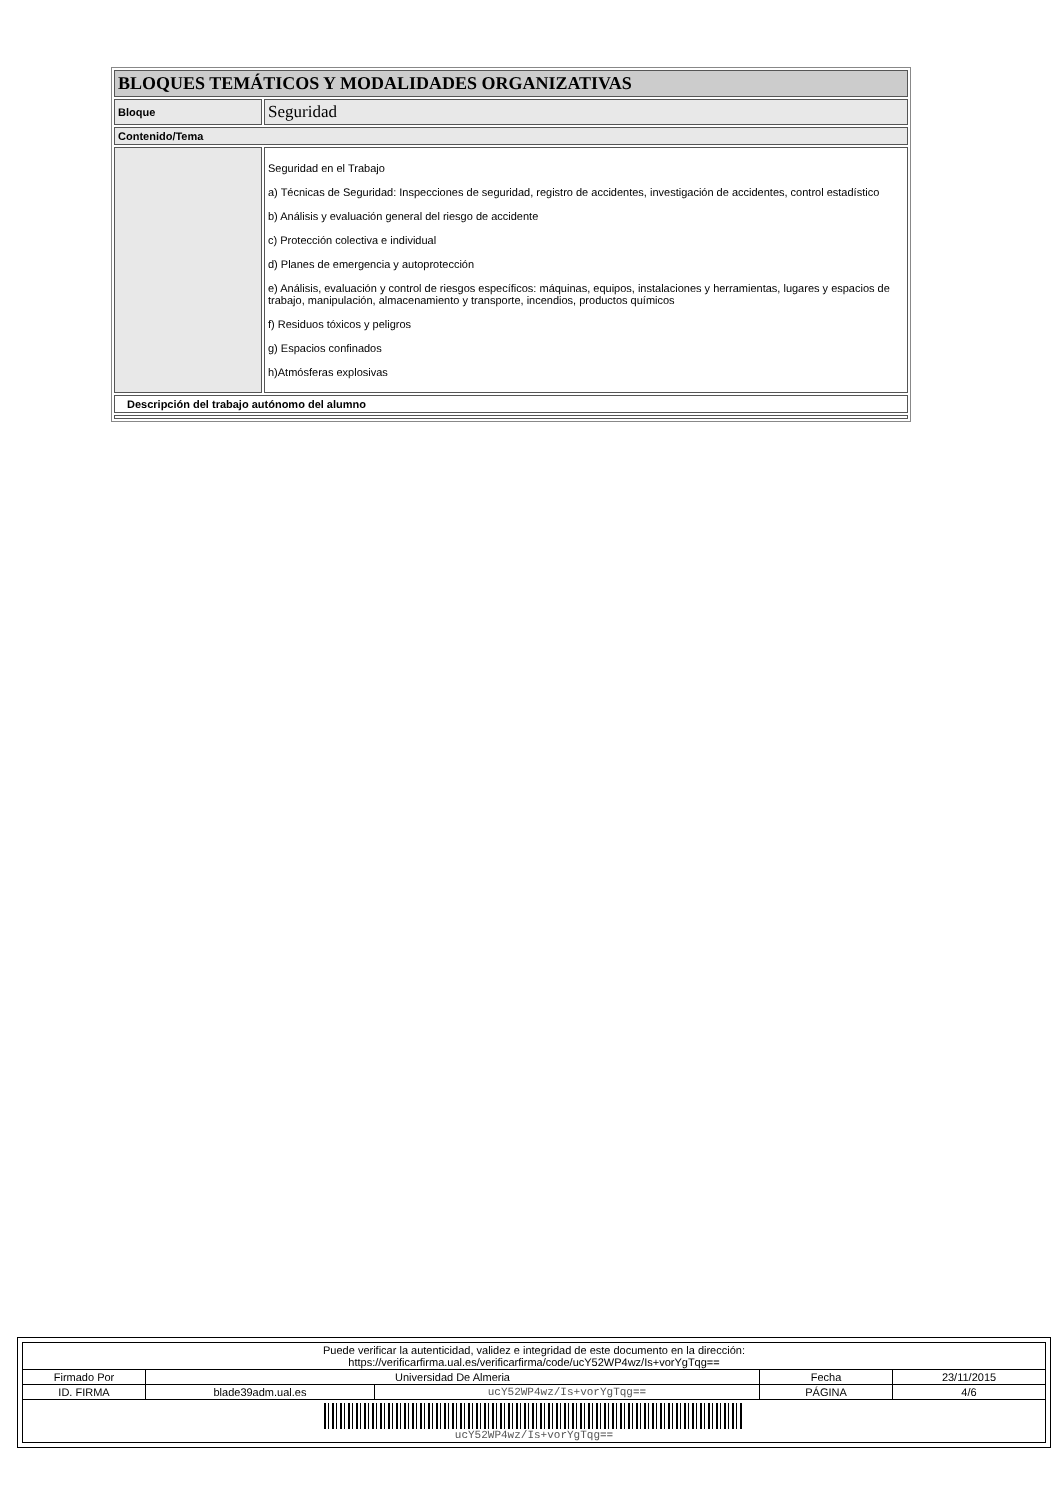| BLOQUES TEMÁTICOS Y MODALIDADES ORGANIZATIVAS | |
| Bloque | Seguridad |
| Contenido/Tema | |
| | Seguridad en el Trabajo a) Técnicas de Seguridad: Inspecciones de seguridad, registro de accidentes, investigación de accidentes, control estadístico b) Análisis y evaluación general del riesgo de accidente c) Protección colectiva e individual d) Planes de emergencia y autoprotección e) Análisis, evaluación y control de riesgos específicos: máquinas, equipos, instalaciones y herramientas, lugares y espacios de trabajo, manipulación, almacenamiento y transporte, incendios, productos químicos f) Residuos tóxicos y peligros g) Espacios confinados h)Atmósferas explosivas |
| Descripción del trabajo autónomo del alumno | |
| Puede verificar la autenticidad, validez e integridad de este documento en la dirección: https://verificarfirma.ual.es/verificarfirma/code/ucY52WP4wz/Is+vorYgTqg== | | | | |
| Firmado Por | Universidad De Almeria | | Fecha | 23/11/2015 |
| ID. FIRMA | blade39adm.ual.es | ucY52WP4wz/Is+vorYgTqg== | PÁGINA | 4/6 |
| ucY52WP4wz/Is+vorYgTqg== | | | | |